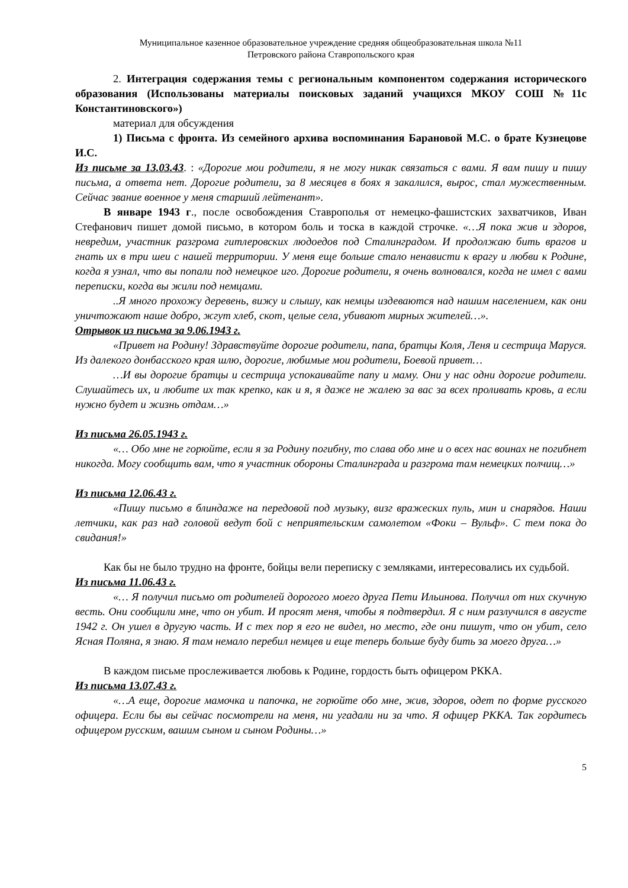Муниципальное казенное образовательное учреждение средняя общеобразовательная школа №11
Петровского района Ставропольского края
2. Интеграция содержания темы с региональным компонентом содержания исторического образования (Использованы материалы поисковых заданий учащихся МКОУ СОШ №11с Константиновского»)
материал для обсуждения
1) Письма с фронта. Из семейного архива воспоминания Барановой М.С. о брате Кузнецове И.С.
Из письме за 13.03.43. : «Дорогие мои родители, я не могу никак связаться с вами. Я вам пишу и пишу письма, а ответа нет. Дорогие родители, за 8 месяцев в боях я закалился, вырос, стал мужественным. Сейчас звание военное у меня старший лейтенант».
В январе 1943 г., после освобождения Ставрополья от немецко-фашистских захватчиков, Иван Стефанович пишет домой письмо, в котором боль и тоска в каждой строчке. «…Я пока жив и здоров, невредим, участник разгрома гитлеровских людоедов под Сталинградом. И продолжаю бить врагов и гнать их в три шеи с нашей территории. У меня еще больше стало ненависти к врагу и любви к Родине, когда я узнал, что вы попали под немецкое иго. Дорогие родители, я очень волновался, когда не имел с вами переписки, когда вы жили под немцами.
..Я много прохожу деревень, вижу и слышу, как немцы издеваются над нашим населением, как они уничтожают наше добро, жгут хлеб, скот, целые села, убивают мирных жителей…».
Отрывок из письма за 9.06.1943 г.
«Привет на Родину! Здравствуйте дорогие родители, папа, братцы Коля, Леня и сестрица Маруся. Из далекого донбасского края шлю, дорогие, любимые мои родители, Боевой привет…
…И вы дорогие братцы и сестрица успокаивайте папу и маму. Они у нас одни дорогие родители. Слушайтесь их, и любите их так крепко, как и я, я даже не жалею за вас за всех проливать кровь, а если нужно будет и жизнь отдам…»
Из письма 26.05.1943 г.
«… Обо мне не горюйте, если я за Родину погибну, то слава обо мне и о всех нас воинах не погибнет никогда. Могу сообщить вам, что я участник обороны Сталинграда и разгрома там немецких полчищ…»
Из письма 12.06.43 г.
«Пишу письмо в блиндаже на передовой под музыку, визг вражеских пуль, мин и снарядов. Наши летчики, как раз над головой ведут бой с неприятельским самолетом «Фоки – Вульф». С тем пока до свидания!»
Как бы не было трудно на фронте, бойцы вели переписку с земляками, интересовались их судьбой.
Из письма 11.06.43 г.
«… Я получил письмо от родителей дорогого моего друга Пети Ильинова. Получил от них скучную весть. Они сообщили мне, что он убит. И просят меня, чтобы я подтвердил. Я с ним разлучился в августе 1942 г. Он ушел в другую часть. И с тех пор я его не видел, но место, где они пишут, что он убит, село Ясная Поляна, я знаю. Я там немало перебил немцев и еще теперь больше буду бить за моего друга…»
В каждом письме прослеживается любовь к Родине, гордость быть офицером РККА.
Из письма 13.07.43 г.
«…А еще, дорогие мамочка и папочка, не горюйте обо мне, жив, здоров, одет по форме русского офицера. Если бы вы сейчас посмотрели на меня, ни угадали ни за что. Я офицер РККА. Так гордитесь офицером русским, вашим сыном и сыном Родины…»
5